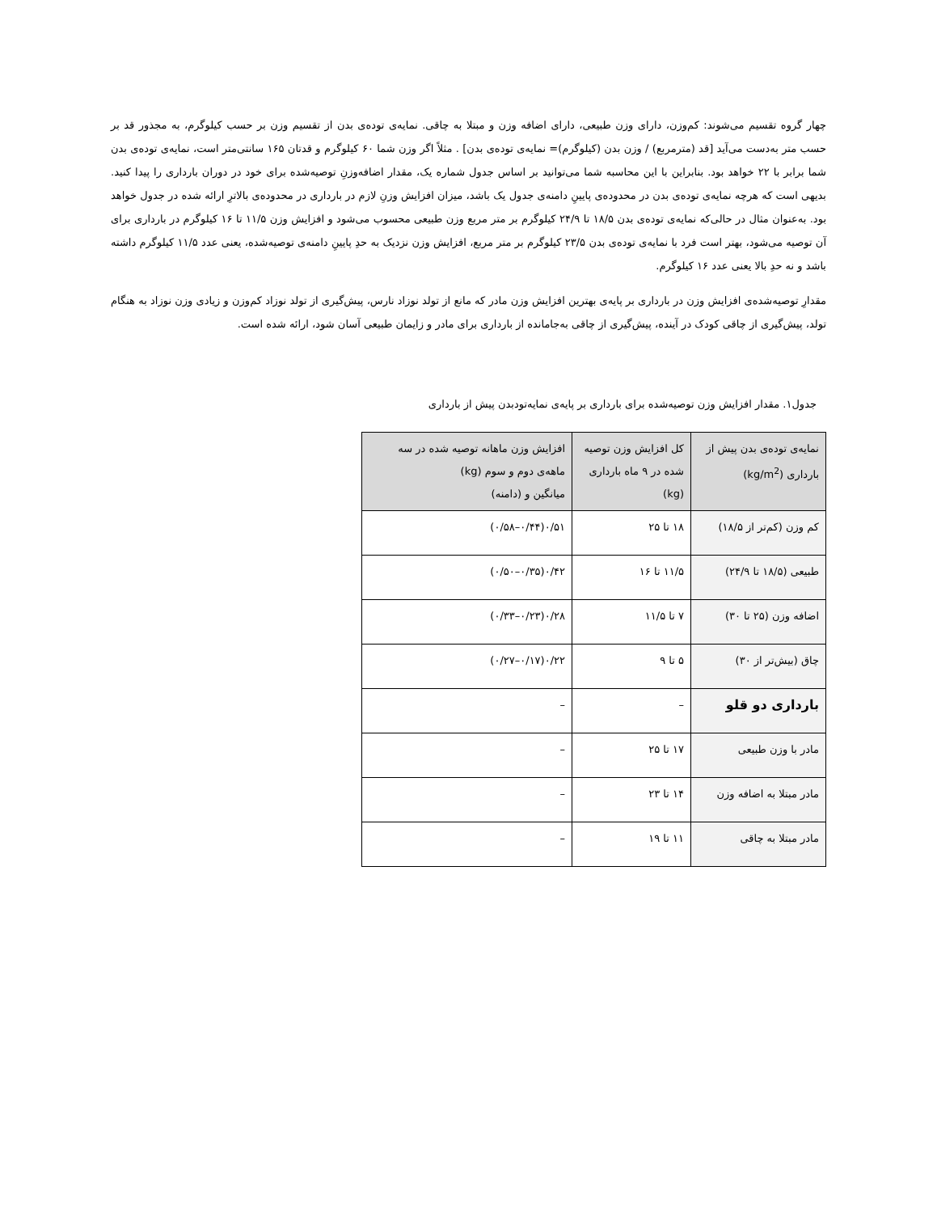چهار گروه تقسیم می‌شوند: کم‌وزن، دارای وزن طبیعی، دارای اضافه وزن و مبتلا به چاقی. نمایه‌ی توده‌ی بدن از تقسیم وزن بر حسب کیلوگرم، به مجذور قد بر حسب متر به‌دست می‌آید [قد (مترمربع) / وزن بدن (کیلوگرم)= نمایه‌ی توده‌ی بدن] . مثلاً اگر وزن شما ۶۰ کیلوگرم و قدتان ۱۶۵ سانتی‌متر است، نمایه‌ی توده‌ی بدن شما برابر با ۲۲ خواهد بود. بنابراین با این محاسبه شما می‌توانید بر اساس جدول شماره یک، مقدار اضافه‌وزنِ توصیه‌شده برای خود در دوران بارداری را پیدا کنید. بدیهی است که هرچه نمایه‌ی توده‌ی بدن در محدوده‌ی پایینِ دامنه‌ی جدول یک باشد، میزان افزایش وزنِ لازم در بارداری در محدوده‌ی بالاترِ ارائه شده در جدول خواهد بود. به‌عنوان مثال در حالی‌که نمایه‌ی توده‌ی بدن ۱۸/۵ تا ۲۴/۹ کیلوگرم بر متر مربع وزن طبیعی محسوب می‌شود و افزایش وزن ۱۱/۵ تا ۱۶ کیلوگرم در بارداری برای آن توصیه می‌شود، بهتر است فرد با نمایه‌ی توده‌ی بدن ۲۳/۵ کیلوگرم بر متر مربع، افزایش وزن نزدیک به حدِ پایینِ دامنه‌ی توصیه‌شده، یعنی عدد ۱۱/۵ کیلوگرم داشته باشد و نه حدِ بالا یعنی عدد ۱۶ کیلوگرم.
مقدارِ توصیه‌شده‌ی افزایش وزن در بارداری بر پایه‌ی بهترین افزایش وزن مادر که مانع از تولد نوزاد نارس، پیش‌گیری از تولد نوزاد کم‌وزن و زیادی وزن نوزاد به هنگام تولد، پیش‌گیری از چاقی کودک در آینده، پیش‌گیری از چاقی به‌جامانده از بارداری برای مادر و زایمان طبیعی آسان شود، ارائه شده است.
جدول۱. مقدار افزایش وزن توصیه‌شده برای بارداری بر پایه‌ی نمایه‌تودبدن پیش از بارداری
| نمایه‌ی توده‌ی بدن پیش از بارداری (kg/m<sup>2</sup>) | کل افزایش وزن توصیه شده در ۹ ماه بارداری (kg) | افزایش وزن ماهانه توصیه شده در سه ماهه‌ی دوم و سوم (kg) میانگین و (دامنه) |
| --- | --- | --- |
| کم وزن (کم‌تر از ۱۸/۵) | ۱۸ تا ۲۵ | ۰/۵۱(۰/۴۴–۰/۵۸) |
| طبیعی (۱۸/۵ تا ۲۴/۹) | ۱۱/۵ تا ۱۶ | ۰/۴۲(۰/۳۵–۰/۵۰) |
| اضافه وزن (۲۵ تا ۳۰) | ۷ تا ۱۱/۵ | ۰/۲۸(۰/۲۳–۰/۳۳) |
| چاق (بیش‌تر از ۳۰) | ۵ تا ۹ | ۰/۲۲(۰/۱۷–۰/۲۷) |
| بارداری دو قلو | – | – |
| مادر با وزن طبیعی | ۱۷ تا ۲۵ | – |
| مادر مبتلا به اضافه وزن | ۱۴ تا ۲۳ | – |
| مادر مبتلا به چاقی | ۱۱ تا ۱۹ | – |